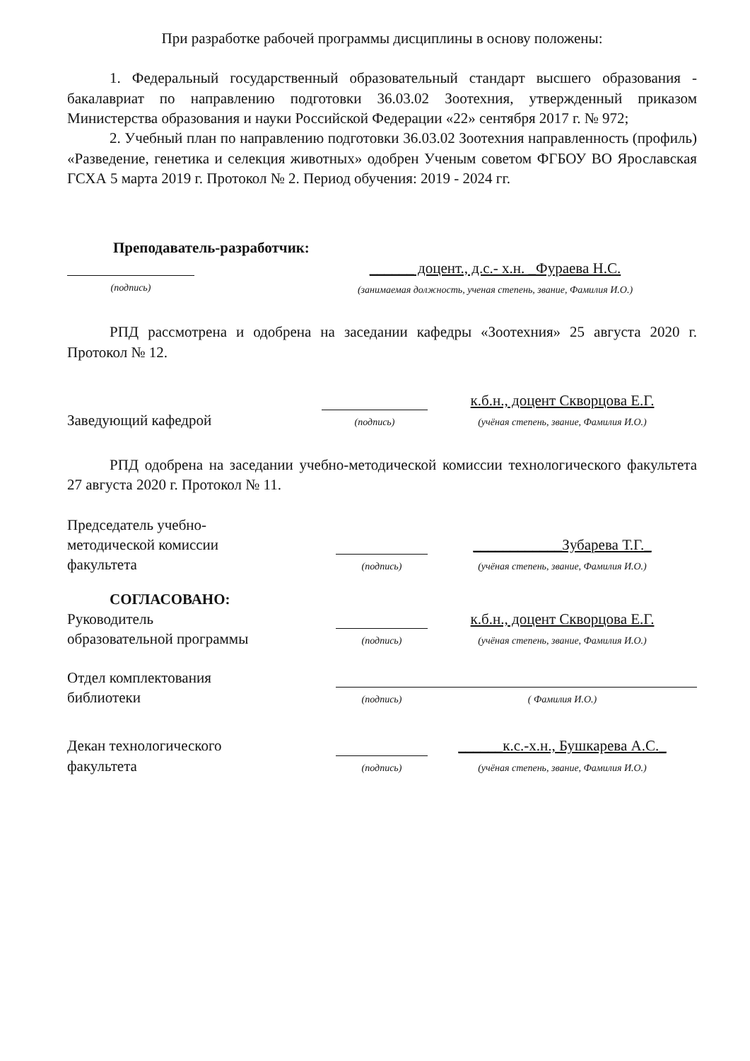При разработке рабочей программы дисциплины в основу положены:
1. Федеральный государственный образовательный стандарт высшего образования - бакалавриат по направлению подготовки 36.03.02 Зоотехния, утвержденный приказом Министерства образования и науки Российской Федерации «22» сентября 2017 г. № 972;
2. Учебный план по направлению подготовки 36.03.02 Зоотехния направленность (профиль) «Разведение, генетика и селекция животных» одобрен Ученым советом ФГБОУ ВО Ярославская ГСХА 5 марта 2019 г. Протокол № 2. Период обучения: 2019 - 2024 гг.
Преподаватель-разработчик:
(подпись)
______ доцент., д.с.- х.н. _Фураева Н.С.
(занимаемая должность, ученая степень, звание, Фамилия И.О.)
РПД рассмотрена и одобрена на заседании кафедры «Зоотехния» 25 августа 2020 г. Протокол № 12.
Заведующий кафедрой
(подпись)
к.б.н., доцент Скворцова Е.Г.
(учёная степень, звание, Фамилия И.О.)
РПД одобрена на заседании учебно-методической комиссии технологического факультета 27 августа 2020 г. Протокол № 11.
Председатель учебно-
методической комиссии
факультета
(подпись)
____________Зубарева Т.Г._
(учёная степень, звание, Фамилия И.О.)
СОГЛАСОВАНО:
Руководитель
образовательной программы
(подпись)
к.б.н., доцент Скворцова Е.Г.
(учёная степень, звание, Фамилия И.О.)
Отдел комплектования
библиотеки
(подпись)
( Фамилия И.О.)
Декан технологического
факультета
(подпись)
______к.с.-х.н., Бушкарева А.С._
(учёная степень, звание, Фамилия И.О.)